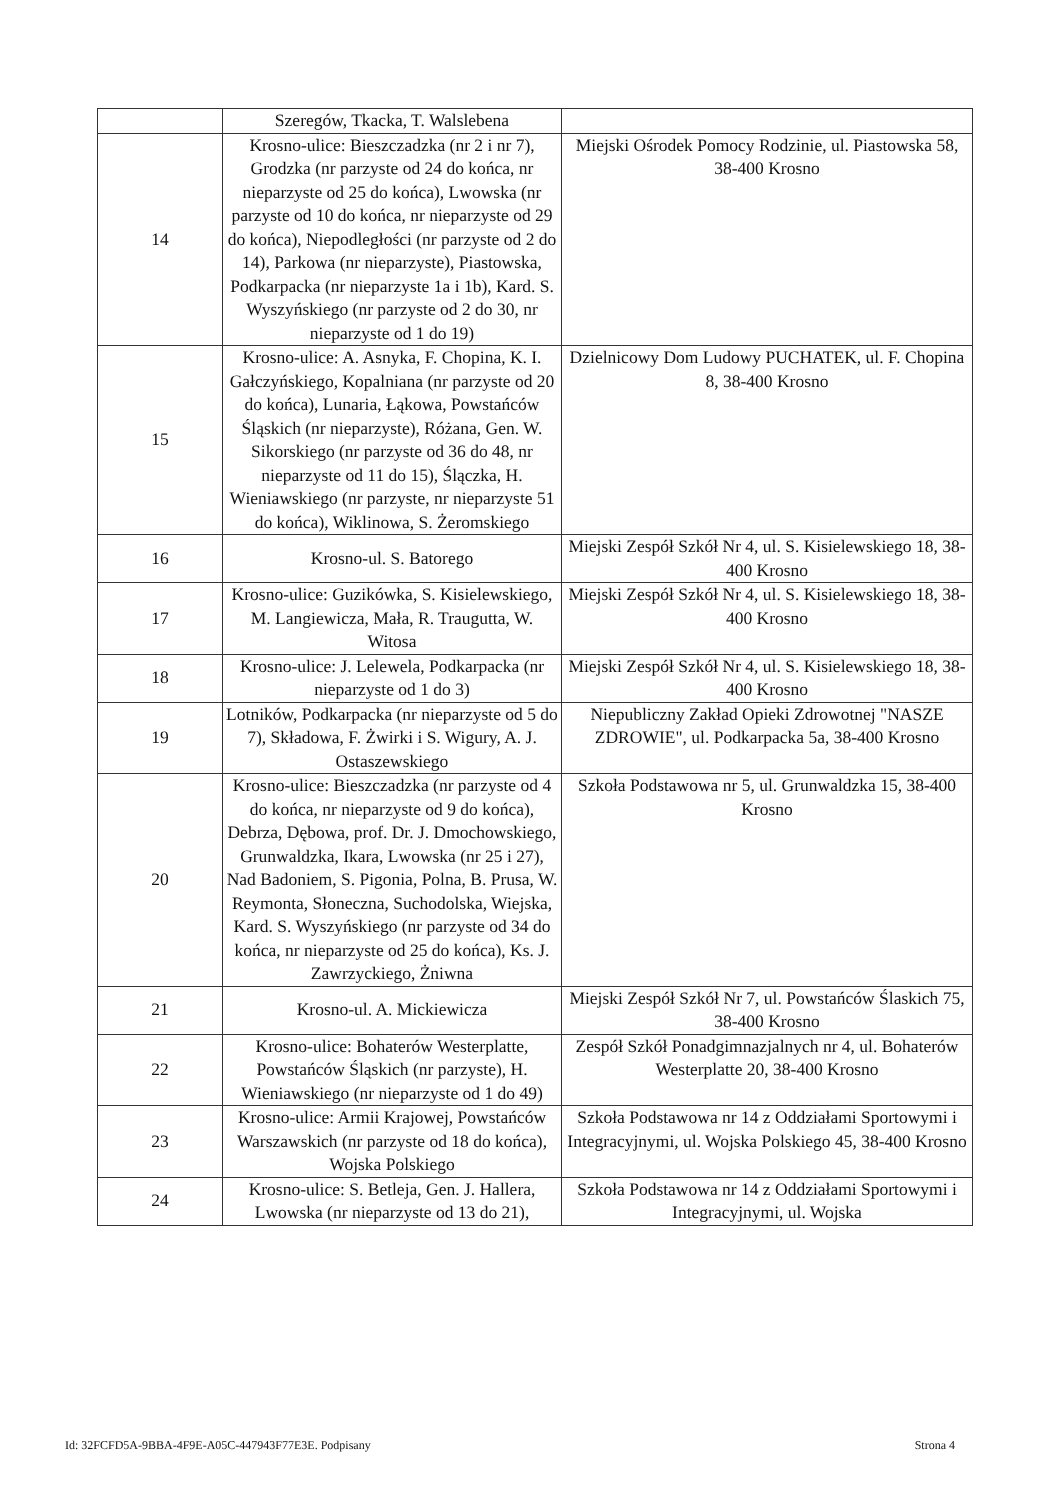| | Szeregów, Tkacka, T. Walslebena | |
| 14 | Krosno-ulice: Bieszczadzka (nr 2 i nr 7), Grodzka (nr parzyste od 24 do końca, nr nieparzyste od 25 do końca), Lwowska (nr parzyste od 10 do końca, nr nieparzyste od 29 do końca), Niepodległości (nr parzyste od 2 do 14), Parkowa (nr nieparzyste), Piastowska, Podkarpacka (nr nieparzyste 1a i 1b), Kard. S. Wyszyńskiego (nr parzyste od 2 do 30, nr nieparzyste od 1 do 19) | Miejski Ośrodek Pomocy Rodzinie, ul. Piastowska 58, 38-400 Krosno |
| 15 | Krosno-ulice: A. Asnyka, F. Chopina, K. I. Gałczyńskiego, Kopalniana (nr parzyste od 20 do końca), Lunaria, Łąkowa, Powstańców Śląskich (nr nieparzyste), Różana, Gen. W. Sikorskiego (nr parzyste od 36 do 48, nr nieparzyste od 11 do 15), Ślączka, H. Wieniawskiego (nr parzyste, nr nieparzyste 51 do końca), Wiklinowa, S. Żeromskiego | Dzielnicowy Dom Ludowy PUCHATEK, ul. F. Chopina 8, 38-400 Krosno |
| 16 | Krosno-ul. S. Batorego | Miejski Zespół Szkół Nr 4, ul. S. Kisielewskiego 18, 38-400 Krosno |
| 17 | Krosno-ulice: Guzikówka, S. Kisielewskiego, M. Langiewicza, Mała, R. Traugutta, W. Witosa | Miejski Zespół Szkół Nr 4, ul. S. Kisielewskiego 18, 38-400 Krosno |
| 18 | Krosno-ulice: J. Lelewela, Podkarpacka (nr nieparzyste od 1 do 3) | Miejski Zespół Szkół Nr 4, ul. S. Kisielewskiego 18, 38-400 Krosno |
| 19 | Lotników, Podkarpacka (nr nieparzyste od 5 do 7), Składowa, F. Żwirki i S. Wigury, A. J. Ostaszewskiego | Niepubliczny Zakład Opieki Zdrowotnej "NASZE ZDROWIE", ul. Podkarpacka 5a, 38-400 Krosno |
| 20 | Krosno-ulice: Bieszczadzka (nr parzyste od 4 do końca, nr nieparzyste od 9 do końca), Debrza, Dębowa, prof. Dr. J. Dmochowskiego, Grunwaldzka, Ikara, Lwowska (nr 25 i 27), Nad Badoniem, S. Pigonia, Polna, B. Prusa, W. Reymonta, Słoneczna, Suchodolska, Wiejska, Kard. S. Wyszyńskiego (nr parzyste od 34 do końca, nr nieparzyste od 25 do końca), Ks. J. Zawrzyckiego, Żniwna | Szkoła Podstawowa nr 5, ul. Grunwaldzka 15, 38-400 Krosno |
| 21 | Krosno-ul. A. Mickiewicza | Miejski Zespół Szkół Nr 7, ul. Powstańców Ślaskich 75, 38-400 Krosno |
| 22 | Krosno-ulice: Bohaterów Westerplatte, Powstańców Śląskich (nr parzyste), H. Wieniawskiego (nr nieparzyste od 1 do 49) | Zespół Szkół Ponadgimnazjalnych nr 4, ul. Bohaterów Westerplatte 20, 38-400 Krosno |
| 23 | Krosno-ulice: Armii Krajowej, Powstańców Warszawskich (nr parzyste od 18 do końca), Wojska Polskiego | Szkoła Podstawowa nr 14 z Oddziałami Sportowymi i Integracyjnymi, ul. Wojska Polskiego 45, 38-400 Krosno |
| 24 | Krosno-ulice: S. Betleja, Gen. J. Hallera, Lwowska (nr nieparzyste od 13 do 21), | Szkoła Podstawowa nr 14 z Oddziałami Sportowymi i Integracyjnymi, ul. Wojska |
Id: 32FCFD5A-9BBA-4F9E-A05C-447943F77E3E. Podpisany Strona 4